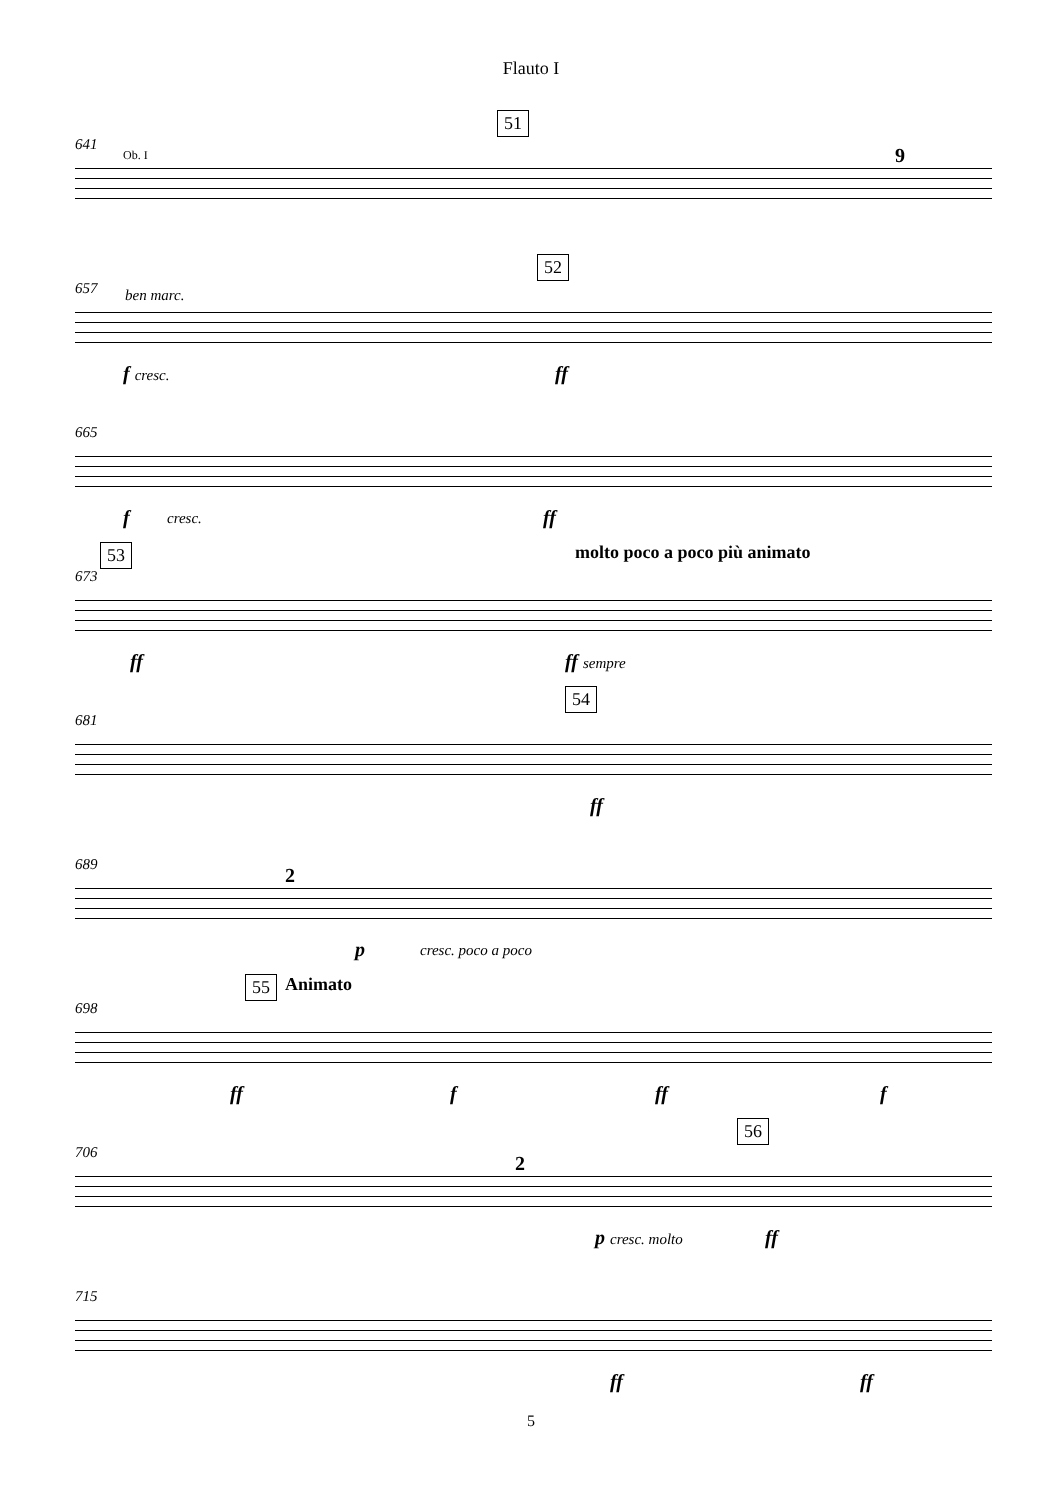Flauto I
641
Ob. I
51
9
657 ben marc.
52
f cresc. ff
665
f cresc. ff
53
673
molto poco a poco più animato
ff ff sempre
681
54
ff
689 2
p cresc. poco a poco
698
55 Animato
ff f ff f
706 2
56
p cresc. molto ff
715
ff ff
5